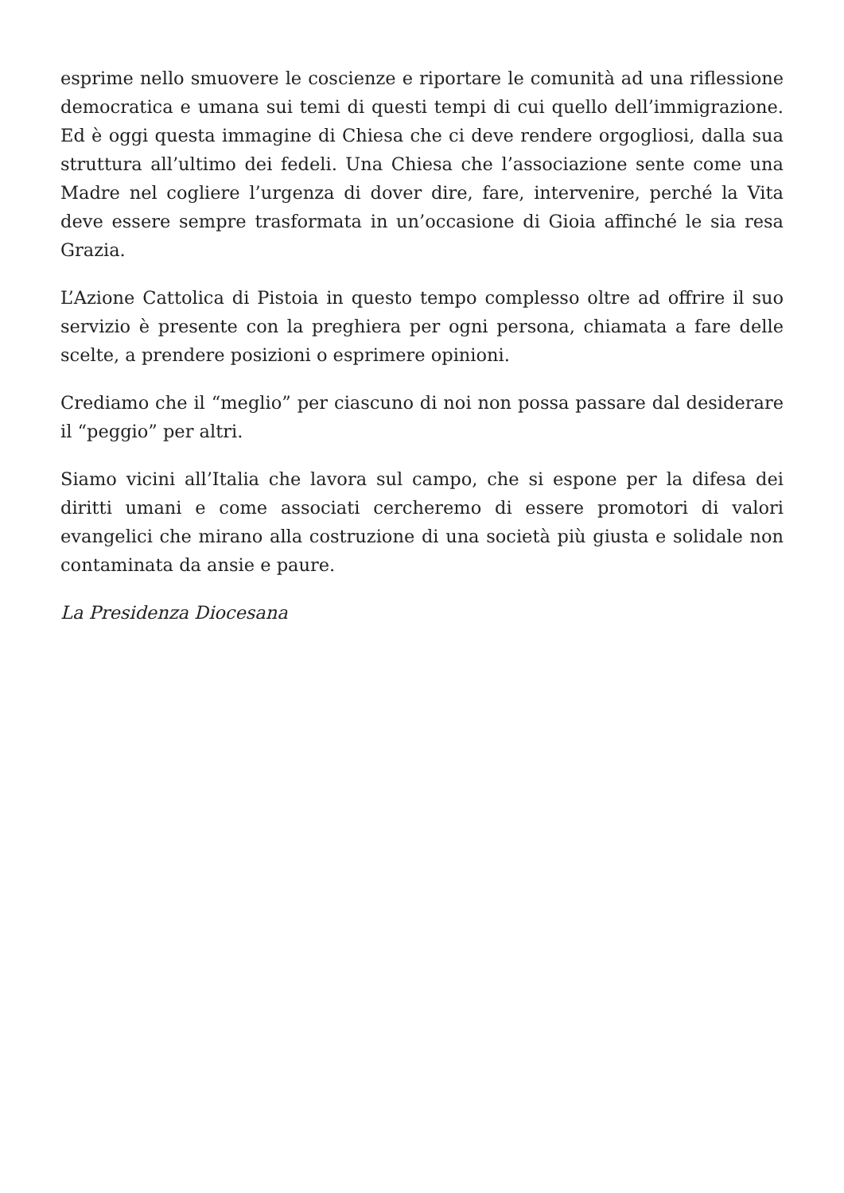esprime nello smuovere le coscienze e riportare le comunità ad una riflessione democratica e umana sui temi di questi tempi di cui quello dell’immigrazione. Ed è oggi questa immagine di Chiesa che ci deve rendere orgogliosi, dalla sua struttura all’ultimo dei fedeli. Una Chiesa che l’associazione sente come una Madre nel cogliere l’urgenza di dover dire, fare, intervenire, perché la Vita deve essere sempre trasformata in un’occasione di Gioia affinché le sia resa Grazia.
L’Azione Cattolica di Pistoia in questo tempo complesso oltre ad offrire il suo servizio è presente con la preghiera per ogni persona, chiamata a fare delle scelte, a prendere posizioni o esprimere opinioni.
Crediamo che il “meglio” per ciascuno di noi non possa passare dal desiderare il “peggio” per altri.
Siamo vicini all’Italia che lavora sul campo, che si espone per la difesa dei diritti umani e come associati cercheremo di essere promotori di valori evangelici che mirano alla costruzione di una società più giusta e solidale non contaminata da ansie e paure.
La Presidenza Diocesana